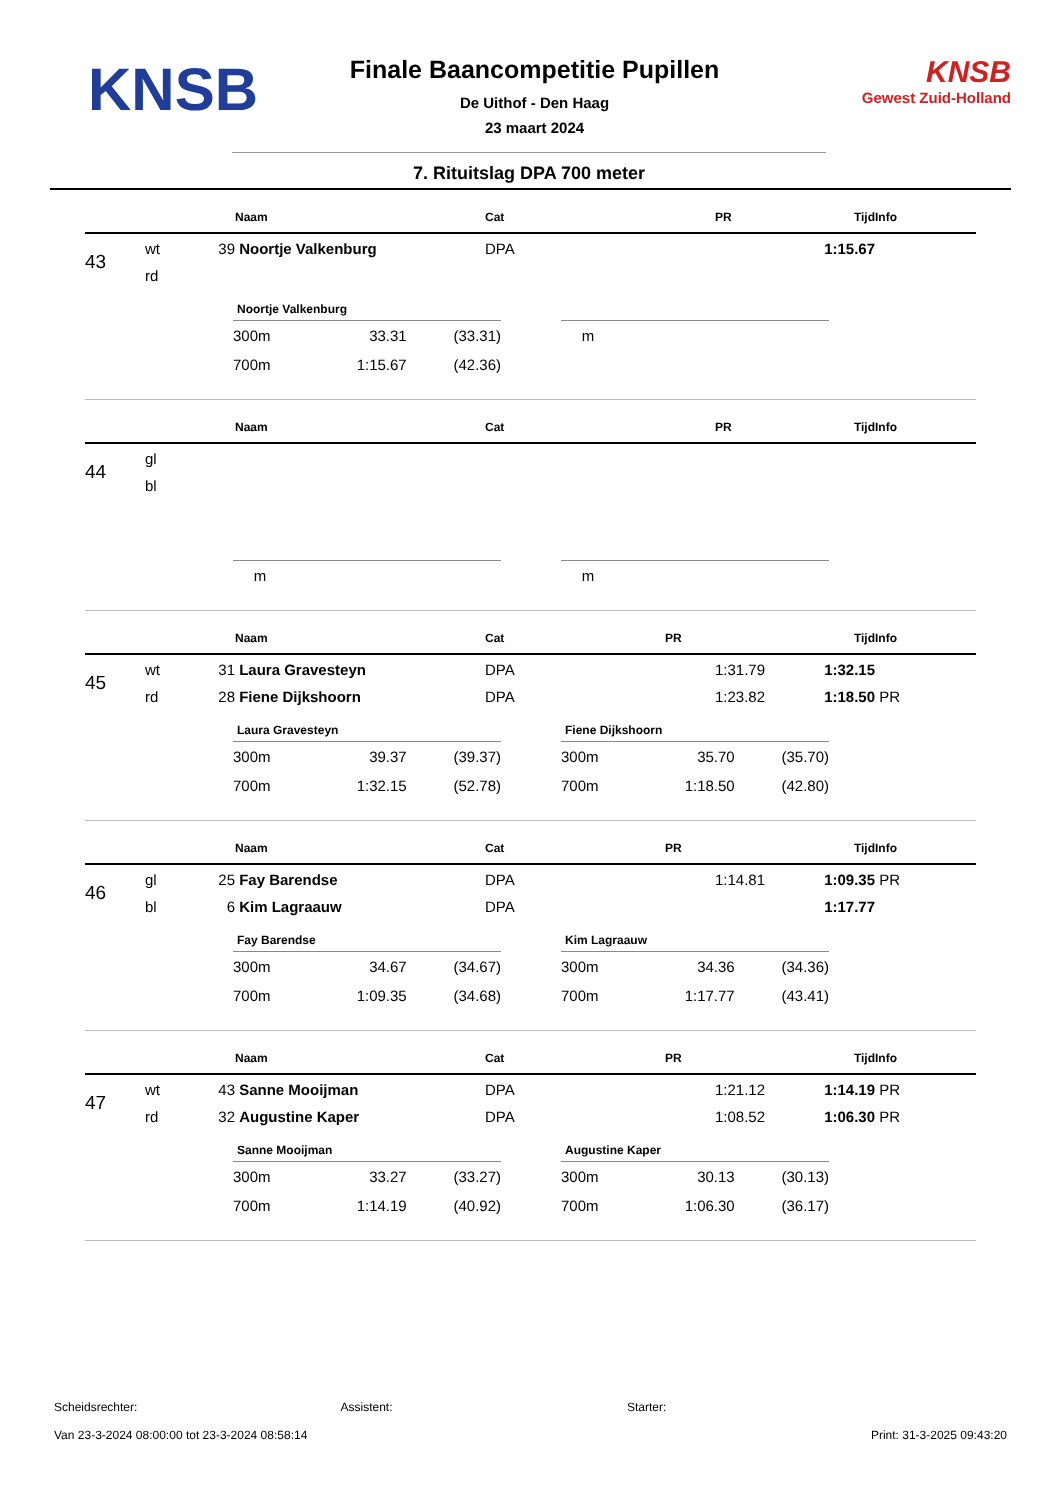KNSB
Finale Baancompetitie Pupillen
De Uithof - Den Haag
23 maart 2024
KNSB
Gewest Zuid-Holland
7. Rituitslag DPA 700 meter
| | | | Naam | Cat | PR | Tijd | Info |
| --- | --- | --- | --- | --- | --- | --- | --- |
| 43 | wt | 39 | Noortje Valkenburg | DPA | | 1:15.67 | |
| | rd | | | | | | |
Noortje Valkenburg
| 300m | 33.31 | (33.31) |
| 700m | 1:15.67 | (42.36) |
| m |
| | | | Naam | Cat | PR | Tijd | Info |
| --- | --- | --- | --- | --- | --- | --- | --- |
| 44 | gl | | | | | | |
| | bl | | | | | | |
| m |
| m |
| | | | Naam | Cat | PR | Tijd | Info |
| --- | --- | --- | --- | --- | --- | --- | --- |
| 45 | wt | 31 | Laura Gravesteyn | DPA | 1:31.79 | 1:32.15 | |
| | rd | 28 | Fiene Dijkshoorn | DPA | 1:23.82 | 1:18.50 | PR |
Laura Gravesteyn
| 300m | 39.37 | (39.37) |
| 700m | 1:32.15 | (52.78) |
Fiene Dijkshoorn
| 300m | 35.70 | (35.70) |
| 700m | 1:18.50 | (42.80) |
| | | | Naam | Cat | PR | Tijd | Info |
| --- | --- | --- | --- | --- | --- | --- | --- |
| 46 | gl | 25 | Fay Barendse | DPA | 1:14.81 | 1:09.35 | PR |
| | bl | 6 | Kim Lagraauw | DPA | | 1:17.77 | |
Fay Barendse
| 300m | 34.67 | (34.67) |
| 700m | 1:09.35 | (34.68) |
Kim Lagraauw
| 300m | 34.36 | (34.36) |
| 700m | 1:17.77 | (43.41) |
| | | | Naam | Cat | PR | Tijd | Info |
| --- | --- | --- | --- | --- | --- | --- | --- |
| 47 | wt | 43 | Sanne Mooijman | DPA | 1:21.12 | 1:14.19 | PR |
| | rd | 32 | Augustine Kaper | DPA | 1:08.52 | 1:06.30 | PR |
Sanne Mooijman
| 300m | 33.27 | (33.27) |
| 700m | 1:14.19 | (40.92) |
Augustine Kaper
| 300m | 30.13 | (30.13) |
| 700m | 1:06.30 | (36.17) |
Scheidsrechter: Assistent: Starter:
Van 23-3-2024 08:00:00 tot 23-3-2024 08:58:14 Print: 31-3-2025 09:43:20